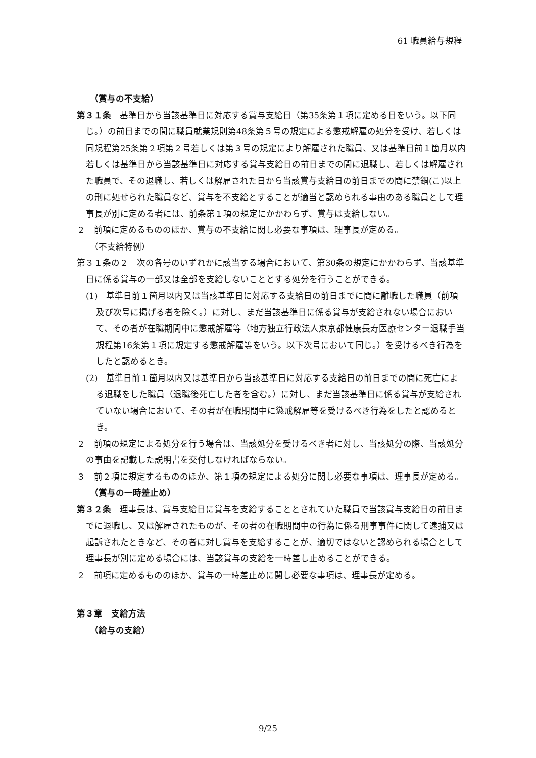61 職員給与規程
（賞与の不支給）
第３１条　基準日から当該基準日に対応する賞与支給日（第35条第１項に定める日をいう。以下同じ。）の前日までの間に職員就業規則第48条第５号の規定による懲戒解雇の処分を受け、若しくは同規程第25条第２項第２号若しくは第３号の規定により解雇された職員、又は基準日前１箇月以内若しくは基準日から当該基準日に対応する賞与支給日の前日までの間に退職し、若しくは解雇された職員で、その退職し、若しくは解雇された日から当該賞与支給日の前日までの間に禁錮(こ)以上の刑に処せられた職員など、賞与を不支給とすることが適当と認められる事由のある職員として理事長が別に定める者には、前条第１項の規定にかかわらず、賞与は支給しない。
２　前項に定めるもののほか、賞与の不支給に関し必要な事項は、理事長が定める。
（不支給特例）
第３１条の２　次の各号のいずれかに該当する場合において、第30条の規定にかかわらず、当該基準日に係る賞与の一部又は全部を支給しないこととする処分を行うことができる。
(1)　基準日前１箇月以内又は当該基準日に対応する支給日の前日までに間に離職した職員（前項及び次号に掲げる者を除く。）に対し、まだ当該基準日に係る賞与が支給されない場合において、その者が在職期間中に懲戒解雇等（地方独立行政法人東京都健康長寿医療センター退職手当規程第16条第１項に規定する懲戒解雇等をいう。以下次号において同じ。）を受けるべき行為をしたと認めるとき。
(2)　基準日前１箇月以内又は基準日から当該基準日に対応する支給日の前日までの間に死亡による退職をした職員（退職後死亡した者を含む。）に対し、まだ当該基準日に係る賞与が支給されていない場合において、その者が在職期間中に懲戒解雇等を受けるべき行為をしたと認めるとき。
２　前項の規定による処分を行う場合は、当該処分を受けるべき者に対し、当該処分の際、当該処分の事由を記載した説明書を交付しなければならない。
３　前２項に規定するもののほか、第１項の規定による処分に関し必要な事項は、理事長が定める。
（賞与の一時差止め）
第３２条　理事長は、賞与支給日に賞与を支給することとされていた職員で当該賞与支給日の前日までに退職し、又は解雇されたものが、その者の在職期間中の行為に係る刑事事件に関して逮捕又は起訴されたときなど、その者に対し賞与を支給することが、適切ではないと認められる場合として理事長が別に定める場合には、当該賞与の支給を一時差し止めることができる。
２　前項に定めるもののほか、賞与の一時差止めに関し必要な事項は、理事長が定める。
第３章　支給方法
（給与の支給）
9/25